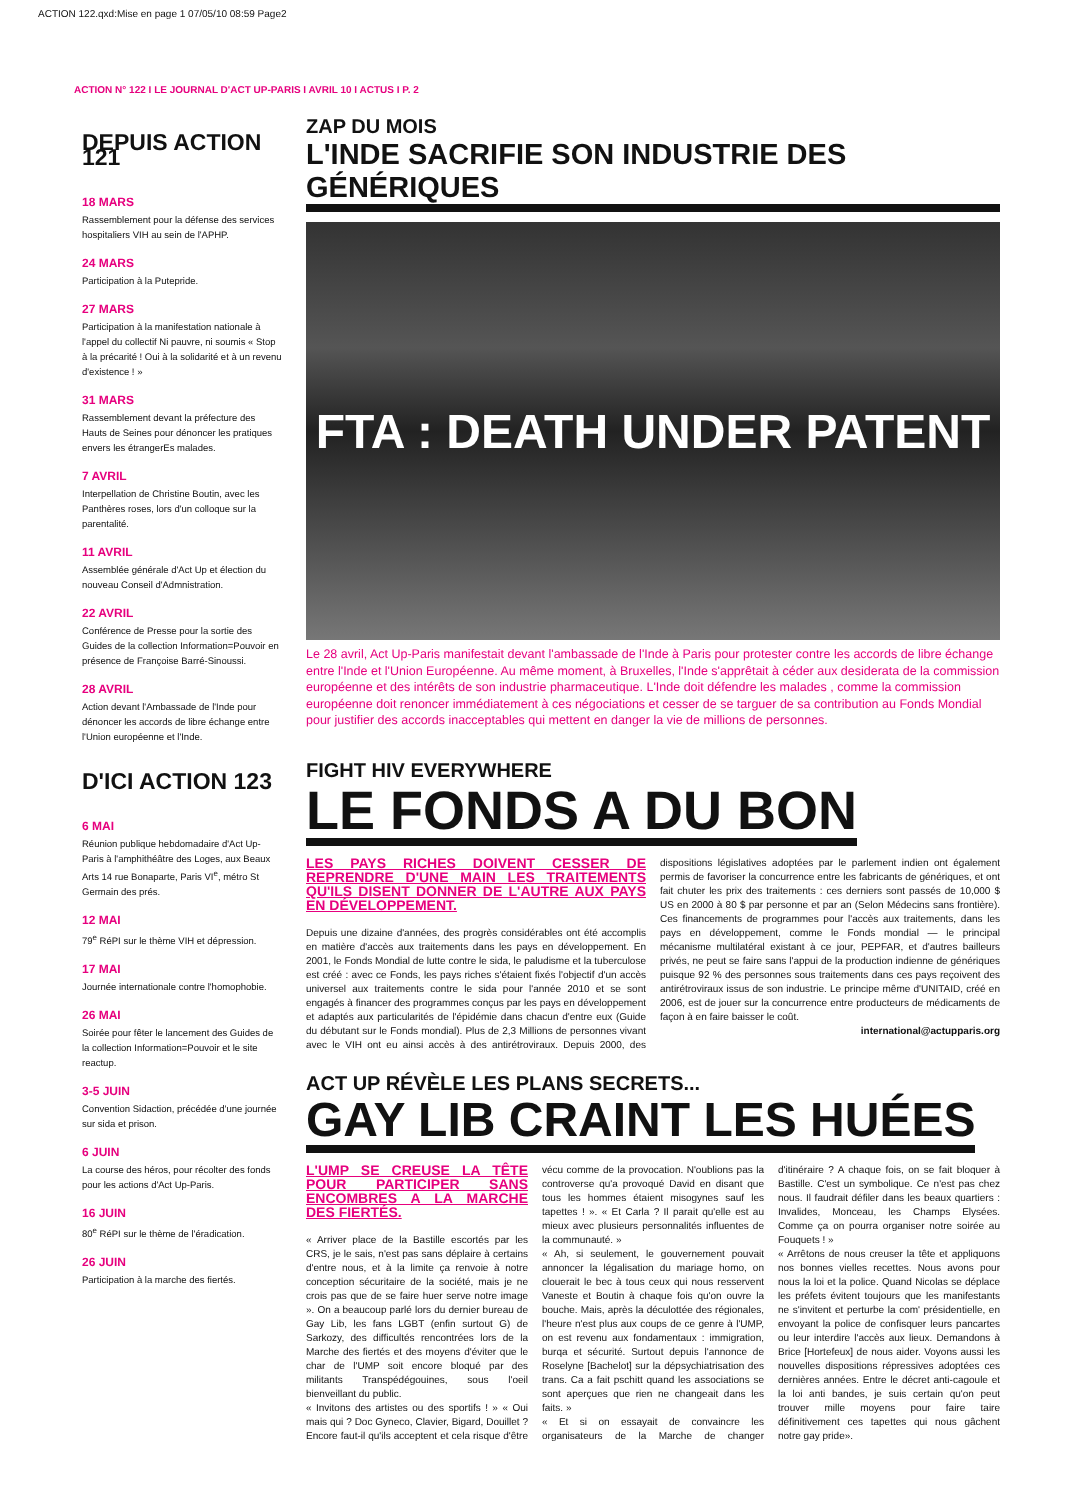ACTION 122.qxd:Mise en page 1 07/05/10 08:59 Page2
ACTION N° 122 I LE JOURNAL D'ACT UP-PARIS I AVRIL 10 I ACTUS I P. 2
DEPUIS ACTION 121
18 MARS
Rassemblement pour la défense des services hospitaliers VIH au sein de l'APHP.
24 MARS
Participation à la Putepride.
27 MARS
Participation à la manifestation nationale à l'appel du collectif Ni pauvre, ni soumis « Stop à la précarité ! Oui à la solidarité et à un revenu d'existence ! »
31 MARS
Rassemblement devant la préfecture des Hauts de Seines pour dénoncer les pratiques envers les étrangerEs malades.
7 AVRIL
Interpellation de Christine Boutin, avec les Panthères roses, lors d'un colloque sur la parentalité.
11 AVRIL
Assemblée générale d'Act Up et élection du nouveau Conseil d'Admnistration.
22 AVRIL
Conférence de Presse pour la sortie des Guides de la collection Information=Pouvoir en présence de Françoise Barré-Sinoussi.
28 AVRIL
Action devant l'Ambassade de l'Inde pour dénoncer les accords de libre échange entre l'Union européenne et l'Inde.
D'ICI ACTION 123
6 MAI
Réunion publique hebdomadaire d'Act Up-Paris à l'amphithéâtre des Loges, aux Beaux Arts 14 rue Bonaparte, Paris VI<sup>e</sup>, métro St Germain des prés.
12 MAI
79<sup>e</sup> RéPI sur le thème VIH et dépression.
17 MAI
Journée internationale contre l'homophobie.
26 MAI
Soirée pour fêter le lancement des Guides de la collection Information=Pouvoir et le site reactup.
3-5 JUIN
Convention Sidaction, précédée d'une journée sur sida et prison.
6 JUIN
La course des héros, pour récolter des fonds pour les actions d'Act Up-Paris.
16 JUIN
80<sup>e</sup> RéPI sur le thème de l'éradication.
26 JUIN
Participation à la marche des fiertés.
ZAP DU MOIS
L'INDE SACRIFIE SON INDUSTRIE DES GÉNÉRIQUES
FTA : DEATH UNDER PATENT
Le 28 avril, Act Up-Paris manifestait devant l'ambassade de l'Inde à Paris pour protester contre les accords de libre échange entre l'Inde et l'Union Européenne. Au même moment, à Bruxelles, l'Inde s'apprêtait à céder aux desiderata de la commission européenne et des intérêts de son industrie pharmaceutique. L'Inde doit défendre les malades , comme la commission européenne doit renoncer immédiatement à ces négociations et cesser de se targuer de sa contribution au Fonds Mondial pour justifier des accords inacceptables qui mettent en danger la vie de millions de personnes.
FIGHT HIV EVERYWHERE
LE FONDS A DU BON
LES PAYS RICHES DOIVENT CESSER DE REPRENDRE D'UNE MAIN LES TRAITEMENTS QU'ILS DISENT DONNER DE L'AUTRE AUX PAYS EN DÉVELOPPEMENT.
Depuis une dizaine d'années, des progrès considérables ont été accomplis en matière d'accès aux traitements dans les pays en développement. En 2001, le Fonds Mondial de lutte contre le sida, le paludisme et la tuberculose est créé : avec ce Fonds, les pays riches s'étaient fixés l'objectif d'un accès universel aux traitements contre le sida pour l'année 2010 et se sont engagés à financer des programmes conçus par les pays en développement et adaptés aux particularités de l'épidémie dans chacun d'entre eux (Guide du débutant sur le Fonds mondial). Plus de 2,3 Millions de personnes vivant avec le VIH ont eu ainsi accès à des antirétroviraux. Depuis 2000, des dispositions législatives adoptées par le parlement indien ont également permis de favoriser la concurrence entre les fabricants de génériques, et ont fait chuter les prix des traitements : ces derniers sont passés de 10,000 $ US en 2000 à 80 $ par personne et par an (Selon Médecins sans frontière). Ces financements de programmes pour l'accès aux traitements, dans les pays en développement, comme le Fonds mondial — le principal mécanisme multilatéral existant à ce jour, PEPFAR, et d'autres bailleurs privés, ne peut se faire sans l'appui de la production indienne de génériques puisque 92 % des personnes sous traitements dans ces pays reçoivent des antirétroviraux issus de son industrie. Le principe même d'UNITAID, créé en 2006, est de jouer sur la concurrence entre producteurs de médicaments de façon à en faire baisser le coût.
international@actupparis.org
ACT UP RÉVÈLE LES PLANS SECRETS...
GAY LIB CRAINT LES HUÉES
L'UMP SE CREUSE LA TÊTE POUR PARTICIPER SANS ENCOMBRES A LA MARCHE DES FIERTÉS.
« Arriver place de la Bastille escortés par les CRS, je le sais, n'est pas sans déplaire à certains d'entre nous, et à la limite ça renvoie à notre conception sécuritaire de la société, mais je ne crois pas que de se faire huer serve notre image ». On a beaucoup parlé lors du dernier bureau de Gay Lib, les fans LGBT (enfin surtout G) de Sarkozy, des difficultés rencontrées lors de la Marche des fiertés et des moyens d'éviter que le char de l'UMP soit encore bloqué par des militants Transpédégouines, sous l'oeil bienveillant du public.
« Invitons des artistes ou des sportifs ! » « Oui mais qui ? Doc Gyneco, Clavier, Bigard, Douillet ? Encore faut-il qu'ils acceptent et cela risque d'être vécu comme de la provocation. N'oublions pas la controverse qu'a provoqué David en disant que tous les hommes étaient misogynes sauf les tapettes ! ». « Et Carla ? Il parait qu'elle est au mieux avec plusieurs personnalités influentes de la communauté. »
« Ah, si seulement, le gouvernement pouvait annoncer la légalisation du mariage homo, on clouerait le bec à tous ceux qui nous resservent Vaneste et Boutin à chaque fois qu'on ouvre la bouche. Mais, après la déculottée des régionales, l'heure n'est plus aux coups de ce genre à l'UMP, on est revenu aux fondamentaux : immigration, burqa et sécurité. Surtout depuis l'annonce de Roselyne [Bachelot] sur la dépsychiatrisation des trans. Ca a fait pschitt quand les associations se sont aperçues que rien ne changeait dans les faits. »
« Et si on essayait de convaincre les organisateurs de la Marche de changer d'itinéraire ? A chaque fois, on se fait bloquer à Bastille. C'est un symbolique. Ce n'est pas chez nous. Il faudrait défiler dans les beaux quartiers : Invalides, Monceau, les Champs Elysées. Comme ça on pourra organiser notre soirée au Fouquets ! »
« Arrêtons de nous creuser la tête et appliquons nos bonnes vielles recettes. Nous avons pour nous la loi et la police. Quand Nicolas se déplace les préfets évitent toujours que les manifestants ne s'invitent et perturbe la com' présidentielle, en envoyant la police de confisquer leurs pancartes ou leur interdire l'accès aux lieux. Demandons à Brice [Hortefeux] de nous aider. Voyons aussi les nouvelles dispositions répressives adoptées ces dernières années. Entre le décret anti-cagoule et la loi anti bandes, je suis certain qu'on peut trouver mille moyens pour faire taire définitivement ces tapettes qui nous gâchent notre gay pride».